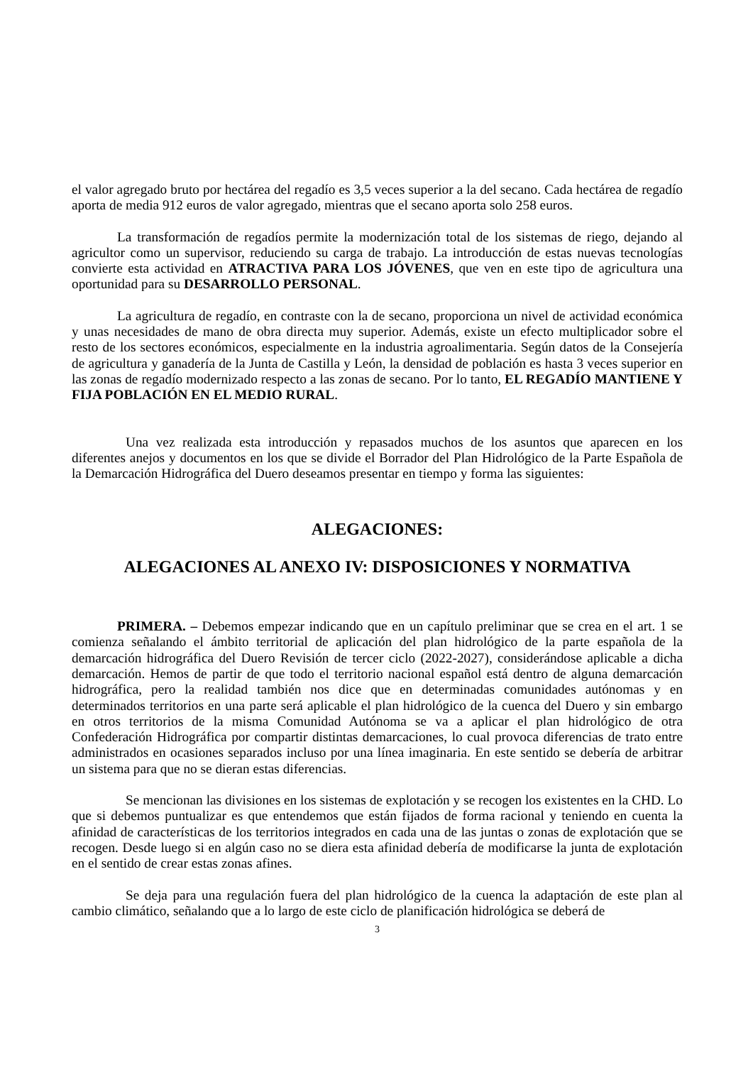el valor agregado bruto por hectárea del regadío es 3,5 veces superior a la del secano. Cada hectárea de regadío aporta de media 912 euros de valor agregado, mientras que el secano aporta solo 258 euros.
La transformación de regadíos permite la modernización total de los sistemas de riego, dejando al agricultor como un supervisor, reduciendo su carga de trabajo. La introducción de estas nuevas tecnologías convierte esta actividad en ATRACTIVA PARA LOS JÓVENES, que ven en este tipo de agricultura una oportunidad para su DESARROLLO PERSONAL.
La agricultura de regadío, en contraste con la de secano, proporciona un nivel de actividad económica y unas necesidades de mano de obra directa muy superior. Además, existe un efecto multiplicador sobre el resto de los sectores económicos, especialmente en la industria agroalimentaria. Según datos de la Consejería de agricultura y ganadería de la Junta de Castilla y León, la densidad de población es hasta 3 veces superior en las zonas de regadío modernizado respecto a las zonas de secano. Por lo tanto, EL REGADÍO MANTIENE Y FIJA POBLACIÓN EN EL MEDIO RURAL.
Una vez realizada esta introducción y repasados muchos de los asuntos que aparecen en los diferentes anejos y documentos en los que se divide el Borrador del Plan Hidrológico de la Parte Española de la Demarcación Hidrográfica del Duero deseamos presentar en tiempo y forma las siguientes:
ALEGACIONES:
ALEGACIONES AL ANEXO IV: DISPOSICIONES Y NORMATIVA
PRIMERA. – Debemos empezar indicando que en un capítulo preliminar que se crea en el art. 1 se comienza señalando el ámbito territorial de aplicación del plan hidrológico de la parte española de la demarcación hidrográfica del Duero Revisión de tercer ciclo (2022-2027), considerándose aplicable a dicha demarcación. Hemos de partir de que todo el territorio nacional español está dentro de alguna demarcación hidrográfica, pero la realidad también nos dice que en determinadas comunidades autónomas y en determinados territorios en una parte será aplicable el plan hidrológico de la cuenca del Duero y sin embargo en otros territorios de la misma Comunidad Autónoma se va a aplicar el plan hidrológico de otra Confederación Hidrográfica por compartir distintas demarcaciones, lo cual provoca diferencias de trato entre administrados en ocasiones separados incluso por una línea imaginaria. En este sentido se debería de arbitrar un sistema para que no se dieran estas diferencias.
Se mencionan las divisiones en los sistemas de explotación y se recogen los existentes en la CHD. Lo que si debemos puntualizar es que entendemos que están fijados de forma racional y teniendo en cuenta la afinidad de características de los territorios integrados en cada una de las juntas o zonas de explotación que se recogen. Desde luego si en algún caso no se diera esta afinidad debería de modificarse la junta de explotación en el sentido de crear estas zonas afines.
Se deja para una regulación fuera del plan hidrológico de la cuenca la adaptación de este plan al cambio climático, señalando que a lo largo de este ciclo de planificación hidrológica se deberá de
3